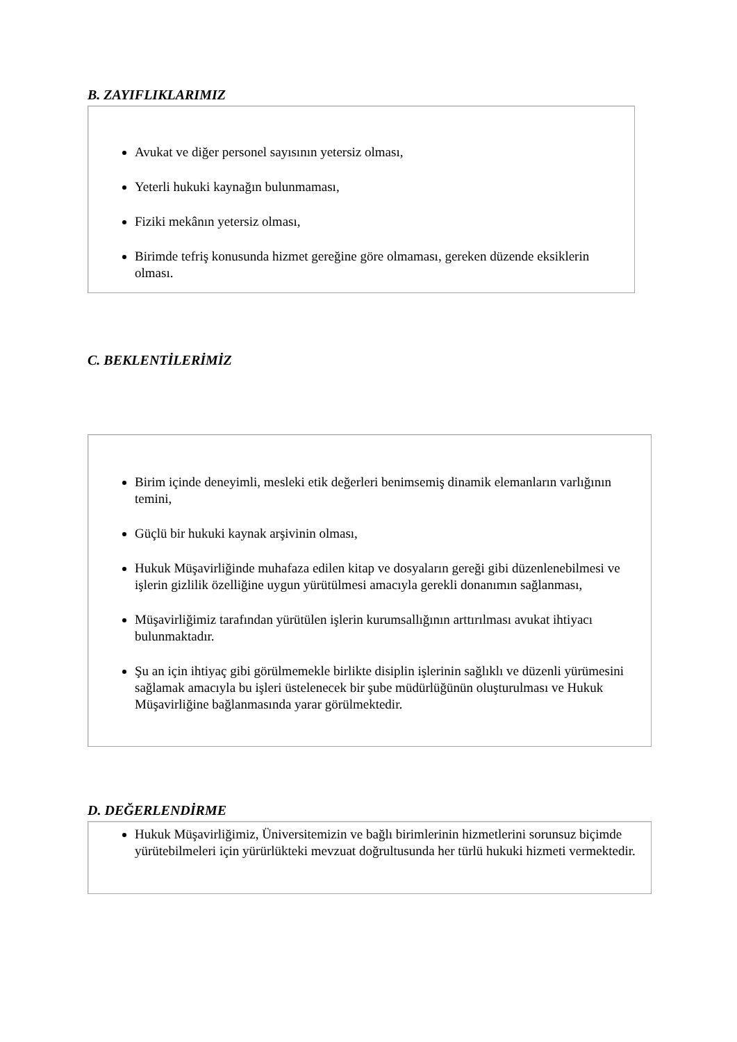B. ZAYIFLIKLARIMIZ
Avukat ve diğer personel sayısının yetersiz olması,
Yeterli hukuki kaynağın bulunmaması,
Fiziki mekânın yetersiz olması,
Birimde tefriş konusunda hizmet gereğine göre olmaması, gereken düzende eksiklerin olması.
C. BEKLENTİLERİMİZ
Birim içinde deneyimli, mesleki etik değerleri benimsemiş dinamik elemanların varlığının temini,
Güçlü bir hukuki kaynak arşivinin olması,
Hukuk Müşavirliğinde muhafaza edilen kitap ve dosyaların gereği gibi düzenlenebilmesi ve işlerin gizlilik özelliğine uygun yürütülmesi amacıyla gerekli donanımın sağlanması,
Müşavirliğimiz tarafından yürütülen işlerin kurumsallığının arttırılması avukat ihtiyacı bulunmaktadır.
Şu an için ihtiyaç gibi görülmemekle birlikte disiplin işlerinin sağlıklı ve düzenli yürümesini sağlamak amacıyla bu işleri üstelenecek bir şube müdürlüğünün oluşturulması ve Hukuk Müşavirliğine bağlanmasında yarar görülmektedir.
D. DEĞERLENDİRME
Hukuk Müşavirliğimiz, Üniversitemizin ve bağlı birimlerinin hizmetlerini sorunsuz biçimde yürütebilmeleri için yürürlükteki mevzuat doğrultusunda her türlü hukuki hizmeti vermektedir.